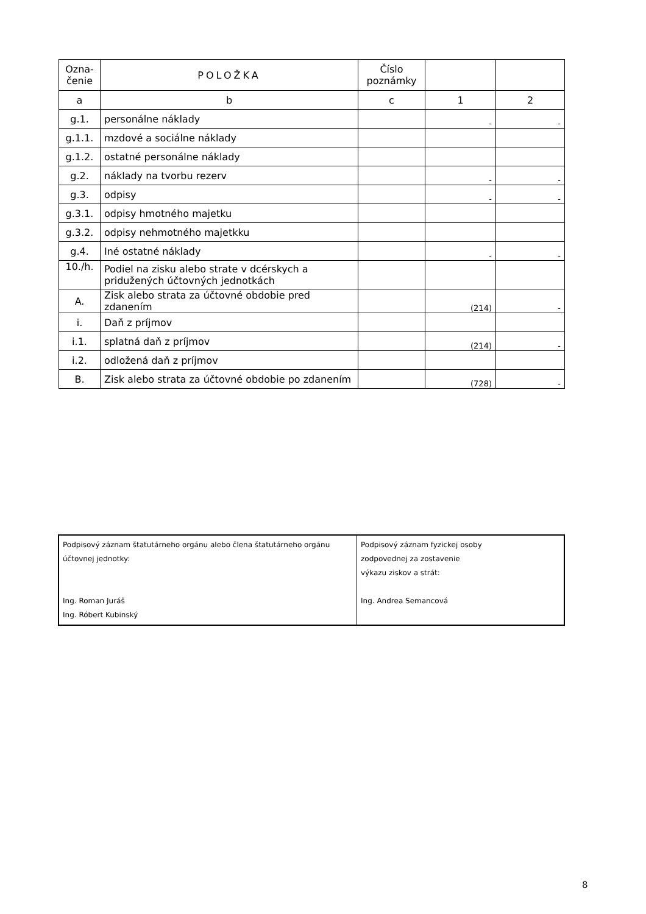| Ozna- čenie | POLOŽKA | Číslo poznámky | | |
| --- | --- | --- | --- | --- |
| a | b | c | 1 | 2 |
| g.1. | personálne náklady | | - | - |
| g.1.1. | mzdové a sociálne náklady | | | |
| g.1.2. | ostatné personálne náklady | | | |
| g.2. | náklady na tvorbu rezerv | | - | - |
| g.3. | odpisy | | - | - |
| g.3.1. | odpisy hmotného majetku | | | |
| g.3.2. | odpisy nehmotného majetkku | | | |
| g.4. | Iné ostatné náklady | | - | - |
| 10./h. | Podiel na zisku alebo strate v dcérskych a pridužených účtovných jednotkách | | | |
| A. | Zisk alebo strata za účtovné obdobie pred zdanením | | (214) | - |
| i. | Daň z príjmov | | | |
| i.1. | splatná daň z príjmov | | (214) | - |
| i.2. | odložená daň z príjmov | | | |
| B. | Zisk alebo strata za účtovné obdobie po zdanením | | (728) | - |
| Podpisový záznam štatutárneho orgánu alebo člena štatutárneho orgánu účtovnej jednotky: Ing. Roman Juráš Ing. Róbert Kubinský | Podpisový záznam fyzickej osoby zodpovednej za zostavenie výkazu ziskov a strát: Ing. Andrea Semancová |
8